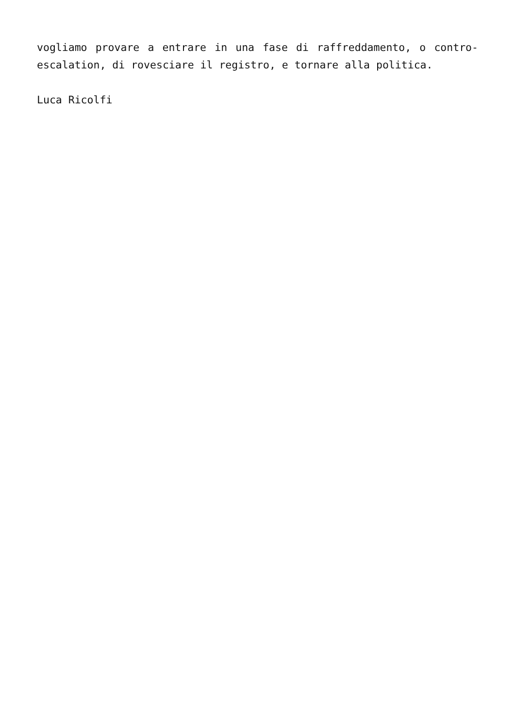vogliamo provare a entrare in una fase di raffreddamento, o contro-escalation, di rovesciare il registro, e tornare alla politica.
Luca Ricolfi